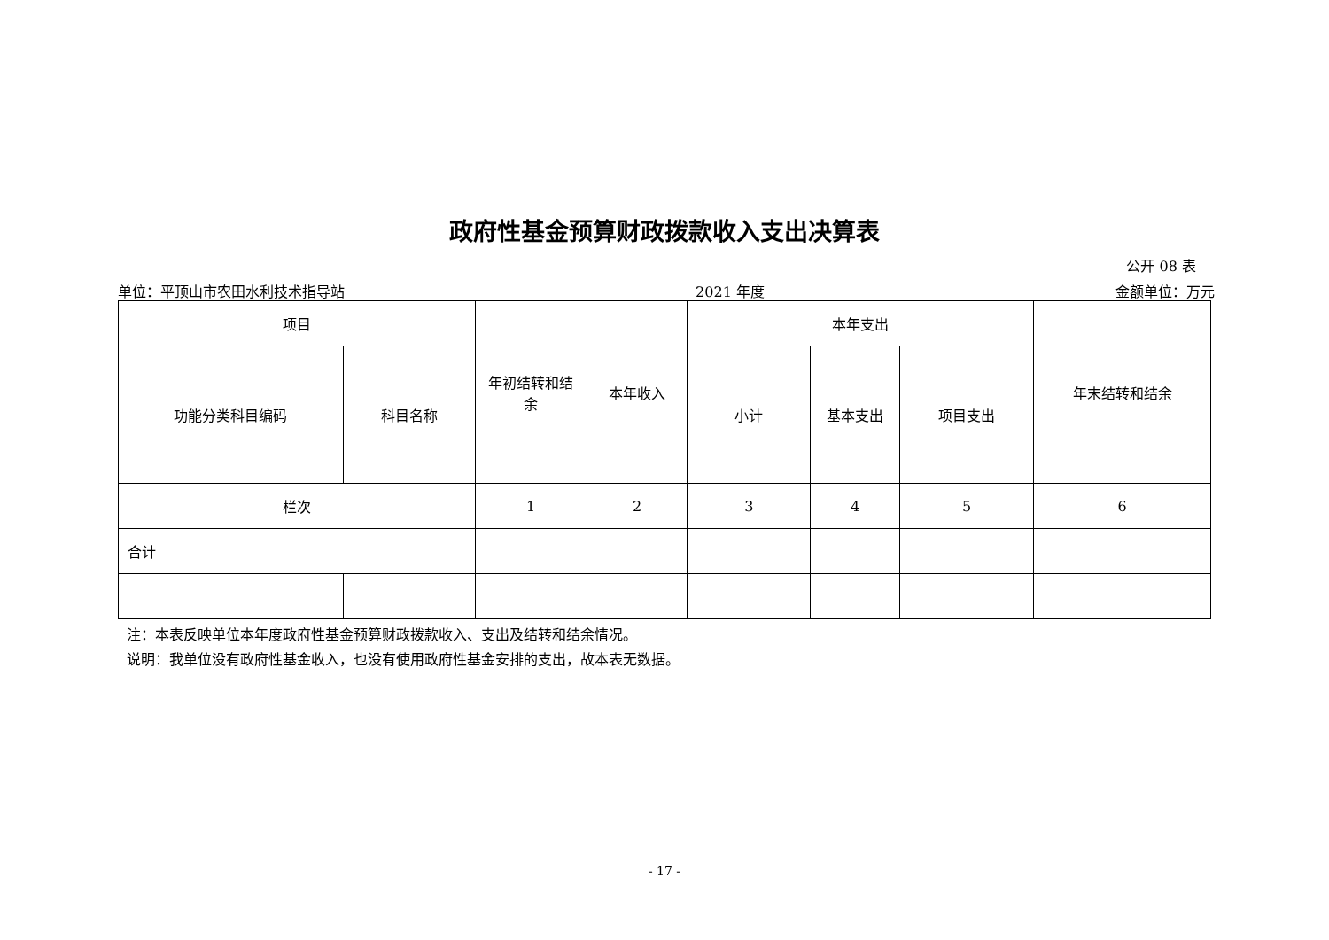政府性基金预算财政拨款收入支出决算表
公开 08 表
单位：平顶山市农田水利技术指导站 2021 年度 金额单位：万元
| 项目 | | 年初结转和结 余 | 本年收入 | 本年支出 | | | 年末结转和结余 |
| --- | --- | --- | --- | --- | --- | --- | --- |
| 功能分类科目编码 | 科目名称 | | | 小计 | 基本支出 | 项目支出 | |
| 栏次 | | 1 | 2 | 3 | 4 | 5 | 6 |
| 合计 | | | | | | | |
注：本表反映单位本年度政府性基金预算财政拨款收入、支出及结转和结余情况。
说明：我单位没有政府性基金收入，也没有使用政府性基金安排的支出，故本表无数据。
- 17 -